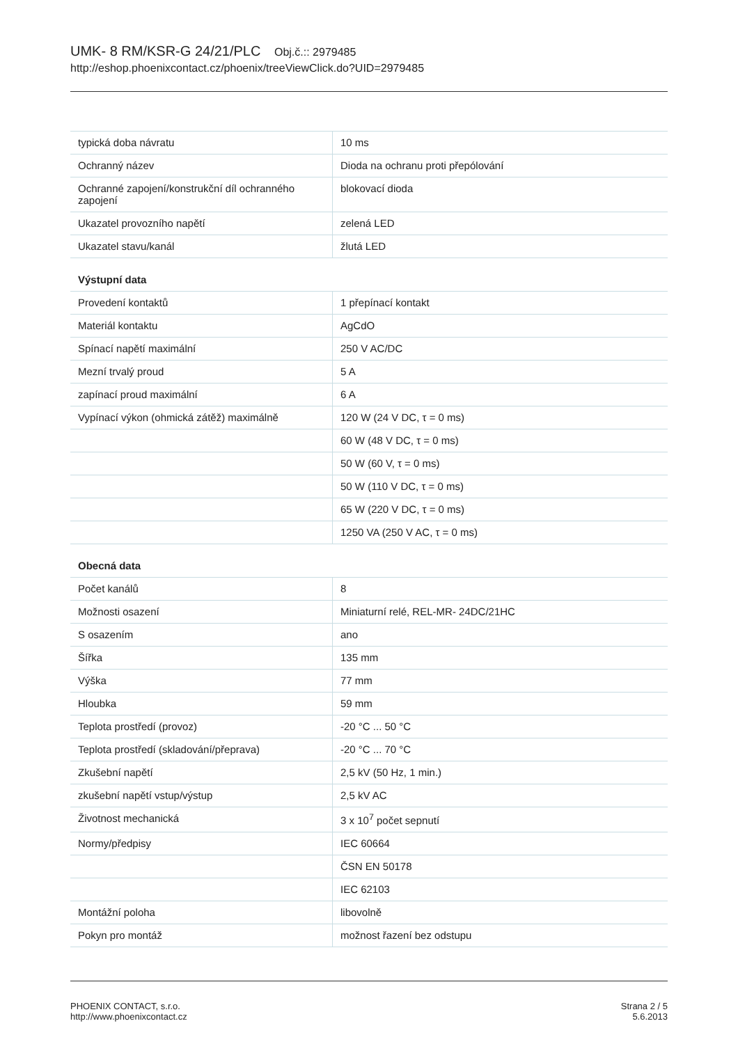UMK- 8 RM/KSR-G 24/21/PLC Obj.č.:: 2979485
http://eshop.phoenixcontact.cz/phoenix/treeViewClick.do?UID=2979485
| typická doba návratu | 10 ms |
| Ochranný název | Dioda na ochranu proti přepólování |
| Ochranné zapojení/konstrukční díl ochranného zapojení | blokovací dioda |
| Ukazatel provozního napětí | zelená LED |
| Ukazatel stavu/kanál | žlutá LED |
| Výstupní data | |
| Provedení kontaktů | 1 přepínací kontakt |
| Materiál kontaktu | AgCdO |
| Spínací napětí maximální | 250 V AC/DC |
| Mezní trvalý proud | 5 A |
| zapínací proud maximální | 6 A |
| Vypínací výkon (ohmická zátěž) maximálně | 120 W (24 V DC, τ = 0 ms) |
| | 60 W (48 V DC, τ = 0 ms) |
| | 50 W (60 V, τ = 0 ms) |
| | 50 W (110 V DC, τ = 0 ms) |
| | 65 W (220 V DC, τ = 0 ms) |
| | 1250 VA (250 V AC, τ = 0 ms) |
| Obecná data | |
| Počet kanálů | 8 |
| Možnosti osazení | Miniaturní relé, REL-MR- 24DC/21HC |
| S osazením | ano |
| Šířka | 135 mm |
| Výška | 77 mm |
| Hloubka | 59 mm |
| Teplota prostředí (provoz) | -20 °C ... 50 °C |
| Teplota prostředí (skladování/přeprava) | -20 °C ... 70 °C |
| Zkušební napětí | 2,5 kV (50 Hz, 1 min.) |
| zkušební napětí vstup/výstup | 2,5 kV AC |
| Životnost mechanická | 3 x 10<sup>7</sup> počet sepnutí |
| Normy/předpisy | IEC 60664 |
| | ČSN EN 50178 |
| | IEC 62103 |
| Montážní poloha | libovolně |
| Pokyn pro montáž | možnost řazení bez odstupu |
PHOENIX CONTACT, s.r.o.
http://www.phoenixcontact.cz
Strana 2 / 5
5.6.2013